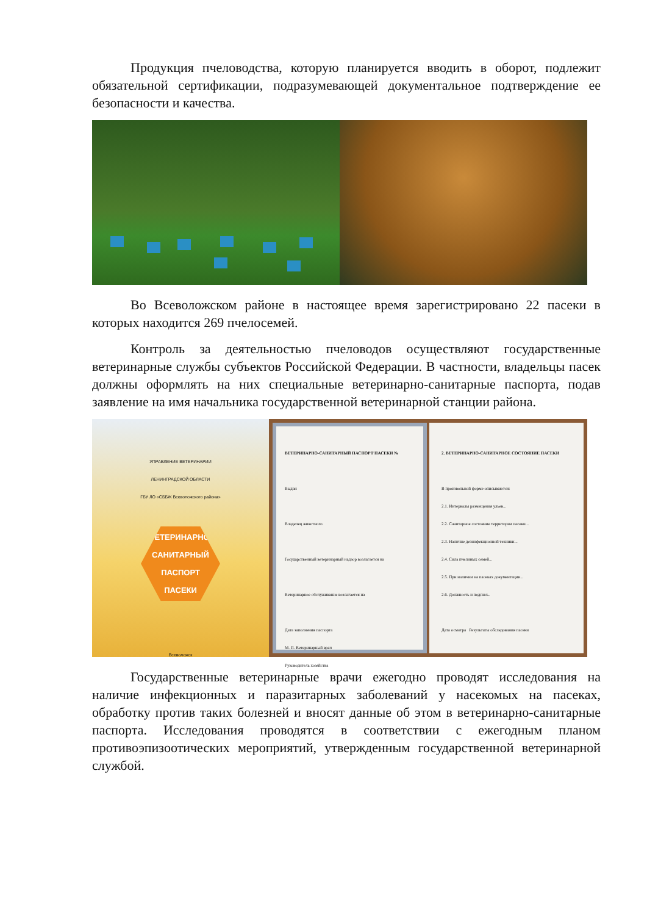Продукция пчеловодства, которую планируется вводить в оборот, подлежит обязательной сертификации, подразумевающей документальное подтверждение ее безопасности и качества.
Во Всеволожском районе в настоящее время зарегистрировано 22 пасеки в которых находится 269 пчелосемей.
Контроль за деятельностью пчеловодов осуществляют государственные ветеринарные службы субъектов Российской Федерации. В частности, владельцы пасек должны оформлять на них специальные ветеринарно-санитарные паспорта, подав заявление на имя начальника государственной ветеринарной станции района.
УПРАВЛЕНИЕ ВЕТЕРИНАРИИ
ЛЕНИНГРАДСКОЙ ОБЛАСТИ
ГБУ ЛО «СББЖ Всеволожского района»
ВЕТЕРИНАРНО-
САНИТАРНЫЙ
ПАСПОРТ
ПАСЕКИ
Всеволожск
ВЕТЕРИНАРНО-САНИТАРНЫЙ ПАСПОРТ ПАСЕКИ №
Выдан
Владелец животного
Государственный ветеринарный надзор возлагается на
Ветеринарное обслуживание возлагается на
Дата заполнения паспорта
М. П. Ветеринарный врач
Руководитель хозяйства
2. ВЕТЕРИНАРНО-САНИТАРНОЕ СОСТОЯНИЕ ПАСЕКИ
В произвольной форме описываются:
2.1. Интервалы размещения ульев...
2.2. Санитарное состояние территории пасеки...
2.3. Наличие дезинфекционной техники...
2.4. Сила пчелиных семей...
2.5. При наличии на пасеках документации...
2.6. Должность и подпись.
Дата осмотра Результаты обследования пасеки
Государственные ветеринарные врачи ежегодно проводят исследования на наличие инфекционных и паразитарных заболеваний у насекомых на пасеках, обработку против таких болезней и вносят данные об этом в ветеринарно-санитарные паспорта. Исследования проводятся в соответствии с ежегодным планом противоэпизоотических мероприятий, утвержденным государственной ветеринарной службой.